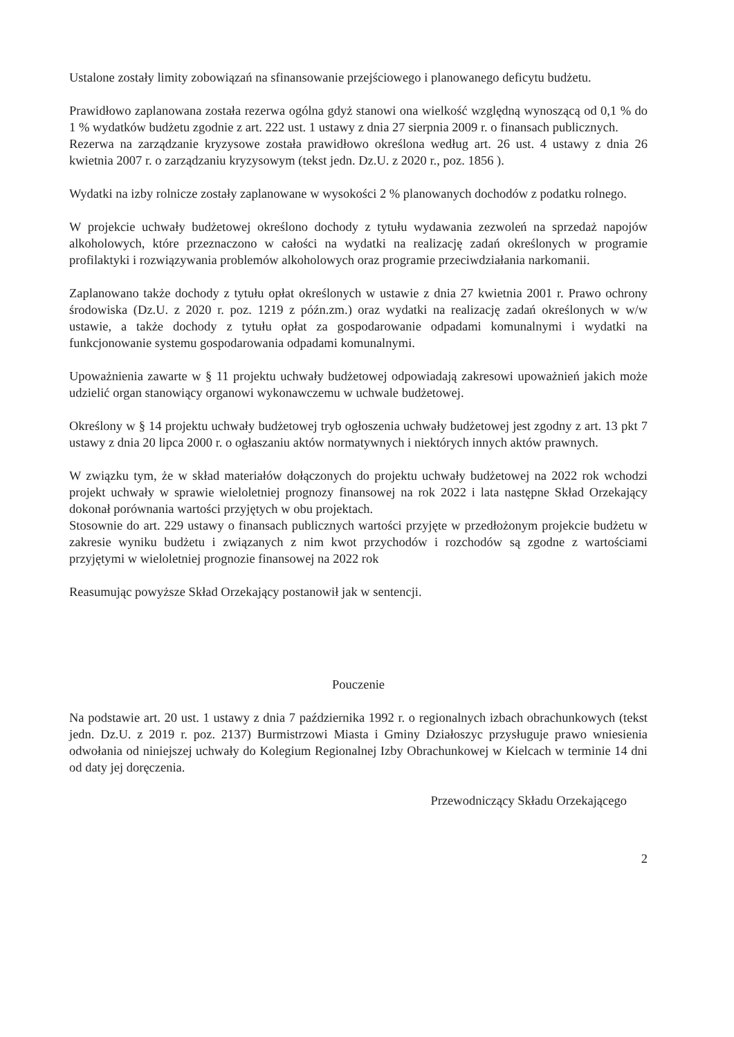Ustalone zostały limity zobowiązań na sfinansowanie przejściowego i planowanego deficytu budżetu.
Prawidłowo zaplanowana została rezerwa ogólna gdyż stanowi ona wielkość względną wynoszącą od 0,1 % do 1 % wydatków budżetu zgodnie z art. 222 ust. 1 ustawy z dnia 27 sierpnia 2009 r. o finansach publicznych.
Rezerwa na zarządzanie kryzysowe została prawidłowo określona według art. 26 ust. 4 ustawy z dnia 26 kwietnia 2007 r. o zarządzaniu kryzysowym (tekst jedn. Dz.U. z 2020 r., poz. 1856 ).
Wydatki na izby rolnicze zostały zaplanowane w wysokości 2 % planowanych dochodów z podatku rolnego.
W projekcie uchwały budżetowej określono dochody z tytułu wydawania zezwoleń na sprzedaż napojów alkoholowych, które przeznaczono w całości na wydatki na realizację zadań określonych w programie profilaktyki i rozwiązywania problemów alkoholowych oraz programie przeciwdziałania narkomanii.
Zaplanowano także dochody z tytułu opłat określonych w ustawie z dnia 27 kwietnia 2001 r. Prawo ochrony środowiska (Dz.U. z 2020 r. poz. 1219 z późn.zm.) oraz wydatki na realizację zadań określonych w w/w ustawie, a także dochody z tytułu opłat za gospodarowanie odpadami komunalnymi i wydatki na funkcjonowanie systemu gospodarowania odpadami komunalnymi.
Upoważnienia zawarte w § 11 projektu uchwały budżetowej odpowiadają zakresowi upoważnień jakich może udzielić organ stanowiący organowi wykonawczemu w uchwale budżetowej.
Określony w § 14 projektu uchwały budżetowej tryb ogłoszenia uchwały budżetowej jest zgodny z art. 13 pkt 7 ustawy z dnia 20 lipca 2000 r. o ogłaszaniu aktów normatywnych i niektórych innych aktów prawnych.
W związku tym, że w skład materiałów dołączonych do projektu uchwały budżetowej na 2022 rok wchodzi projekt uchwały w sprawie wieloletniej prognozy finansowej na rok 2022 i lata następne Skład Orzekający dokonał porównania wartości przyjętych w obu projektach.
Stosownie do art. 229 ustawy o finansach publicznych wartości przyjęte w przedłożonym projekcie budżetu w zakresie wyniku budżetu i związanych z nim kwot przychodów i rozchodów są zgodne z wartościami przyjętymi w wieloletniej prognozie finansowej na 2022 rok
Reasumując powyższe Skład Orzekający postanowił jak w sentencji.
Pouczenie
Na podstawie art. 20 ust. 1 ustawy z dnia 7 października 1992 r. o regionalnych izbach obrachunkowych (tekst jedn. Dz.U. z 2019 r. poz. 2137) Burmistrzowi Miasta i Gminy Działoszyc przysługuje prawo wniesienia odwołania od niniejszej uchwały do Kolegium Regionalnej Izby Obrachunkowej w Kielcach w terminie 14 dni od daty jej doręczenia.
Przewodniczący Składu Orzekającego
2